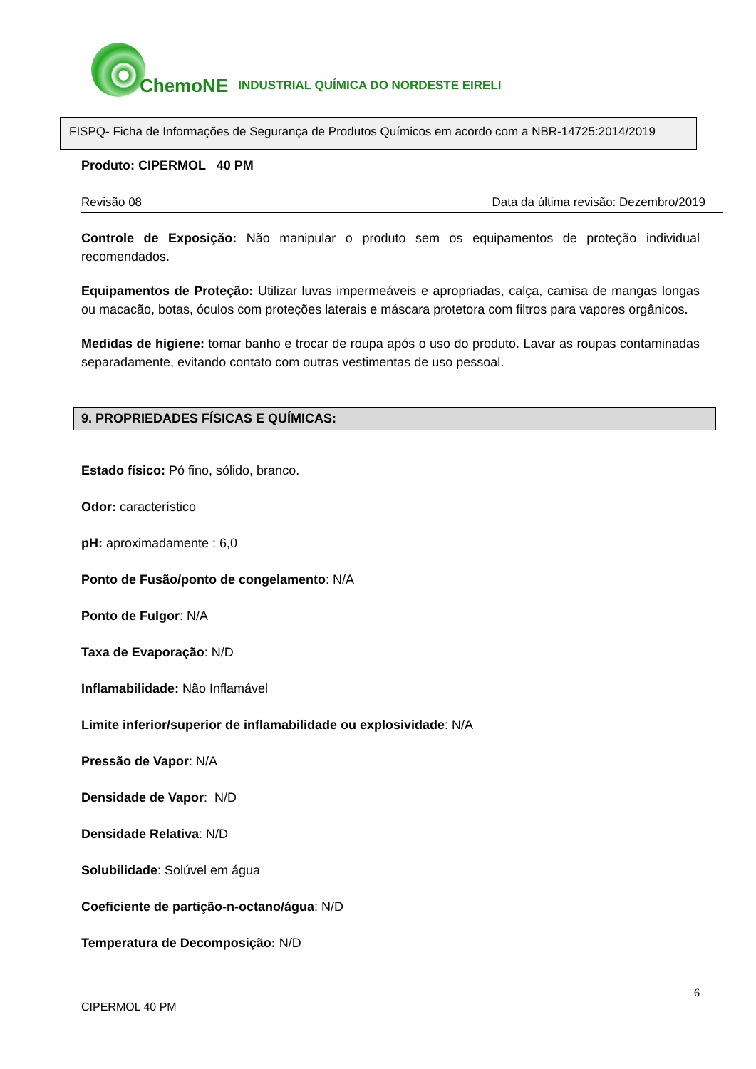ChemoNE INDUSTRIAL QUÍMICA DO NORDESTE EIRELI
FISPQ- Ficha de Informações de Segurança de Produtos Químicos em acordo com a NBR-14725:2014/2019
Produto: CIPERMOL 40 PM
Revisão 08 Data da última revisão: Dezembro/2019
Controle de Exposição: Não manipular o produto sem os equipamentos de proteção individual recomendados.
Equipamentos de Proteção: Utilizar luvas impermeáveis e apropriadas, calça, camisa de mangas longas ou macacão, botas, óculos com proteções laterais e máscara protetora com filtros para vapores orgânicos.
Medidas de higiene: tomar banho e trocar de roupa após o uso do produto. Lavar as roupas contaminadas separadamente, evitando contato com outras vestimentas de uso pessoal.
9. PROPRIEDADES FÍSICAS E QUÍMICAS:
Estado físico: Pó fino, sólido, branco.
Odor: característico
pH: aproximadamente : 6,0
Ponto de Fusão/ponto de congelamento: N/A
Ponto de Fulgor: N/A
Taxa de Evaporação: N/D
Inflamabilidade: Não Inflamável
Limite inferior/superior de inflamabilidade ou explosividade: N/A
Pressão de Vapor: N/A
Densidade de Vapor: N/D
Densidade Relativa: N/D
Solubilidade: Solúvel em água
Coeficiente de partição-n-octano/água: N/D
Temperatura de Decomposição: N/D
CIPERMOL 40 PM 6